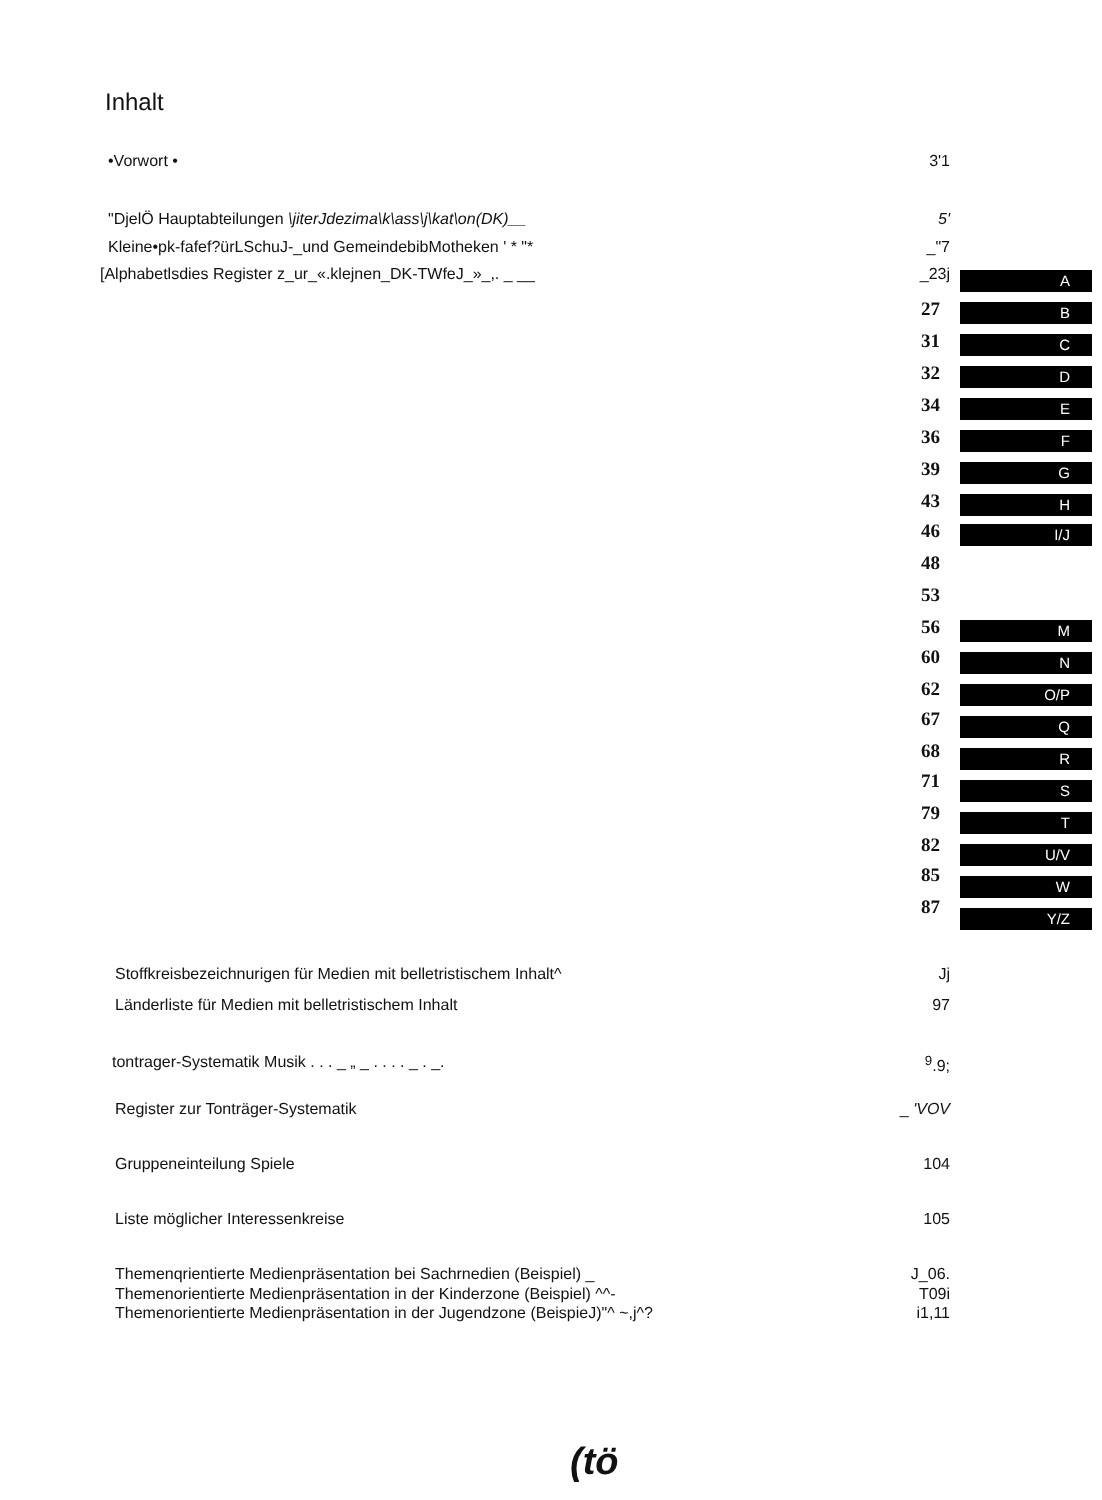Inhalt
•Vorwort • 3'1
"DjelÖ Hauptabteilungen \jiterJdezima\k\ass\j\kat\on(DK)__ 5'
Kleine•pk-fafef?ürLSchuJ-_und GemeindebibMotheken ' * "* _"7
[Alphabetlsdies Register z_ur_«.klejnen_DK-TWfeJ_»_,. _ __ _23j
27
31
32
34
36
39
43
46
48
53
56
60
62
67
68
71
79
82
85
87
A
B
C
D
E
F
G
H
I/J
M
N
O/P
Q
R
S
T
U/V
W
Y/Z
Stoffkreisbezeichnurigen für Medien mit belletristischem Inhalt^ Jj
Länderliste für Medien mit belletristischem Inhalt 97
tontrager-Systematik Musik . . . _ „ _ . . . . _ . _. <sup>9</sup>.9;
Register zur Tonträger-Systematik _ 'VOV
Gruppeneinteilung Spiele 104
Liste möglicher Interessenkreise 105
Themenqrientierte Medienpräsentation bei Sachrnedien (Beispiel) _ J_06.
Themenorientierte Medienpräsentation in der Kinderzone (Beispiel) ^^- T09i
Themenorientierte Medienpräsentation in der Jugendzone (BeispieJ)"^ ~,j^? i1,11
(tö